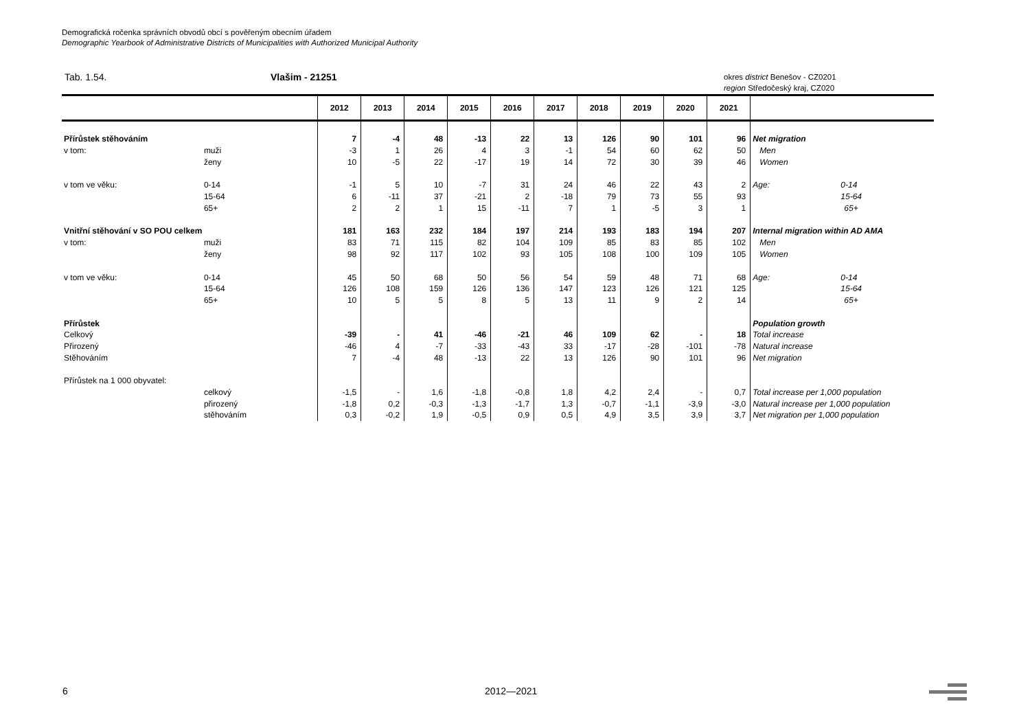Demografická ročenka správních obvodů obcí s pověřeným obecním úřadem
Demographic Yearbook of Administrative Districts of Municipalities with Authorized Municipal Authority
Tab. 1.54. Vlašim - 21251
okres district Benešov - CZ0201
region Středočeský kraj, CZ020
| | | 2012 | 2013 | 2014 | 2015 | 2016 | 2017 | 2018 | 2019 | 2020 | 2021 | |
| --- | --- | --- | --- | --- | --- | --- | --- | --- | --- | --- | --- | --- |
| Přírůstek stěhováním | | 7 | -4 | 48 | -13 | 22 | 13 | 126 | 90 | 101 | 96 | Net migration |
| v tom: | muži | -3 | 1 | 26 | 4 | 3 | -1 | 54 | 60 | 62 | 50 | Men |
| | ženy | 10 | -5 | 22 | -17 | 19 | 14 | 72 | 30 | 39 | 46 | Women |
| v tom ve věku: | 0-14 | -1 | 5 | 10 | -7 | 31 | 24 | 46 | 22 | 43 | 2 | Age: 0-14 |
| | 15-64 | 6 | -11 | 37 | -21 | 2 | -18 | 79 | 73 | 55 | 93 | 15-64 |
| | 65+ | 2 | 2 | 1 | 15 | -11 | 7 | 1 | -5 | 3 | 1 | 65+ |
| Vnitřní stěhování v SO POU celkem | | 181 | 163 | 232 | 184 | 197 | 214 | 193 | 183 | 194 | 207 | Internal migration within AD AMA |
| v tom: | muži | 83 | 71 | 115 | 82 | 104 | 109 | 85 | 83 | 85 | 102 | Men |
| | ženy | 98 | 92 | 117 | 102 | 93 | 105 | 108 | 100 | 109 | 105 | Women |
| v tom ve věku: | 0-14 | 45 | 50 | 68 | 50 | 56 | 54 | 59 | 48 | 71 | 68 | Age: 0-14 |
| | 15-64 | 126 | 108 | 159 | 126 | 136 | 147 | 123 | 126 | 121 | 125 | 15-64 |
| | 65+ | 10 | 5 | 5 | 8 | 5 | 13 | 11 | 9 | 2 | 14 | 65+ |
| Přírůstek | | | | | | | | | | | | Population growth |
| Celkový | | -39 | - | 41 | -46 | -21 | 46 | 109 | 62 | - | 18 | Total increase |
| Přirozený | | -46 | 4 | -7 | -33 | -43 | 33 | -17 | -28 | -101 | -78 | Natural increase |
| Stěhováním | | 7 | -4 | 48 | -13 | 22 | 13 | 126 | 90 | 101 | 96 | Net migration |
| Přírůstek na 1 000 obyvatel: | | | | | | | | | | | | |
| | celkový | -1,5 | - | 1,6 | -1,8 | -0,8 | 1,8 | 4,2 | 2,4 | - | 0,7 | Total increase per 1,000 population |
| | přirozený | -1,8 | 0,2 | -0,3 | -1,3 | -1,7 | 1,3 | -0,7 | -1,1 | -3,9 | -3,0 | Natural increase per 1,000 population |
| | stěhováním | 0,3 | -0,2 | 1,9 | -0,5 | 0,9 | 0,5 | 4,9 | 3,5 | 3,9 | 3,7 | Net migration per 1,000 population |
6 2012—2021